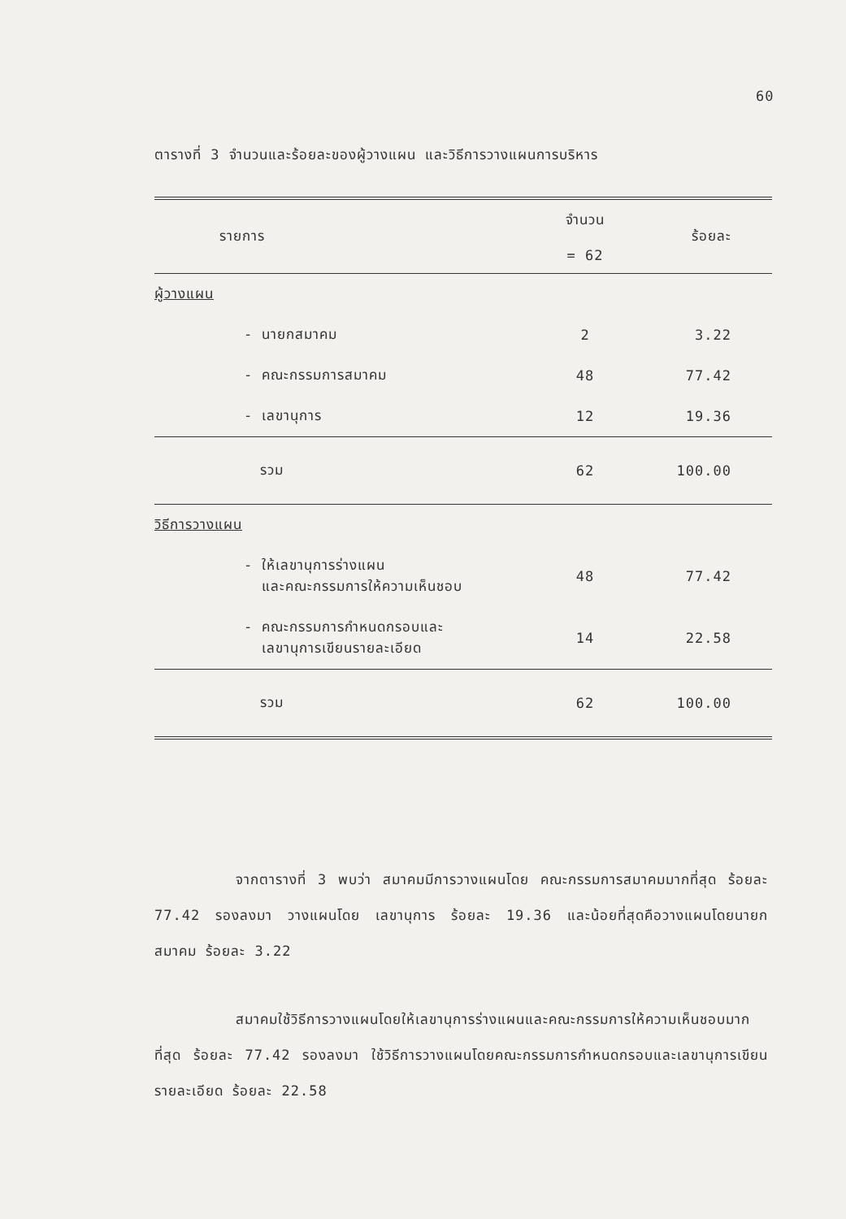60
ตารางที่ 3 จำนวนและร้อยละของผู้วางแผน และวิธีการวางแผนการบริหาร
| รายการ | จำนวน = 62 | ร้อยละ |
| --- | --- | --- |
| ผู้วางแผน | | |
| - นายกสมาคม | 2 | 3.22 |
| - คณะกรรมการสมาคม | 48 | 77.42 |
| - เลขานุการ | 12 | 19.36 |
| รวม | 62 | 100.00 |
| วิธีการวางแผน | | |
| - ให้เลขานุการร่างแผน และคณะกรรมการให้ความเห็นชอบ | 48 | 77.42 |
| - คณะกรรมการกำหนดกรอบและ เลขานุการเขียนรายละเอียด | 14 | 22.58 |
| รวม | 62 | 100.00 |
จากตารางที่ 3 พบว่า สมาคมมีการวางแผนโดย คณะกรรมการสมาคมมากที่สุด ร้อยละ 77.42 รองลงมา วางแผนโดย เลขานุการ ร้อยละ 19.36 และน้อยที่สุดคือวางแผนโดยนายกสมาคม ร้อยละ 3.22
สมาคมใช้วิธีการวางแผนโดยให้เลขานุการร่างแผนและคณะกรรมการให้ความเห็นชอบมากที่สุด ร้อยละ 77.42 รองลงมา ใช้วิธีการวางแผนโดยคณะกรรมการกำหนดกรอบและเลขานุการเขียนรายละเอียด ร้อยละ 22.58